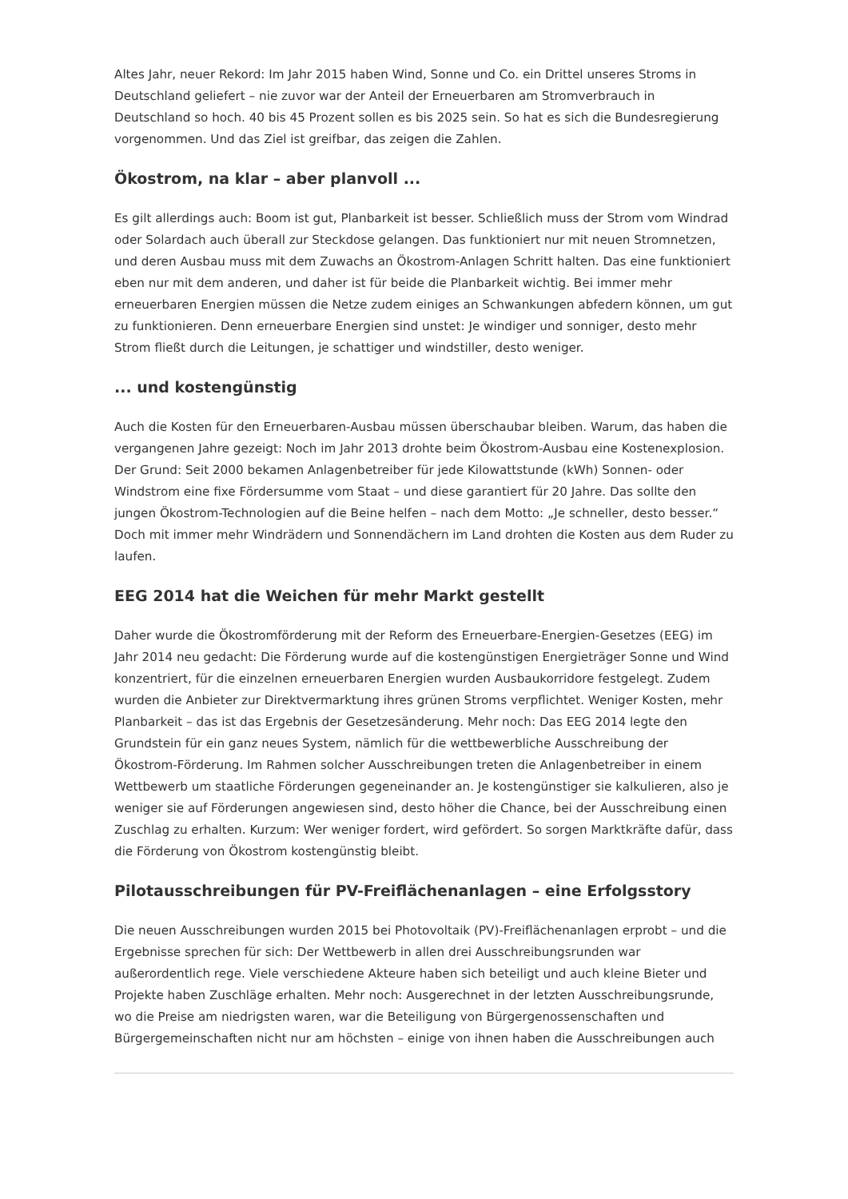Altes Jahr, neuer Rekord: Im Jahr 2015 haben Wind, Sonne und Co. ein Drittel unseres Stroms in Deutschland geliefert – nie zuvor war der Anteil der Erneuerbaren am Stromverbrauch in Deutschland so hoch. 40 bis 45 Prozent sollen es bis 2025 sein. So hat es sich die Bundesregierung vorgenommen. Und das Ziel ist greifbar, das zeigen die Zahlen.
Ökostrom, na klar – aber planvoll ...
Es gilt allerdings auch: Boom ist gut, Planbarkeit ist besser. Schließlich muss der Strom vom Windrad oder Solardach auch überall zur Steckdose gelangen. Das funktioniert nur mit neuen Stromnetzen, und deren Ausbau muss mit dem Zuwachs an Ökostrom-Anlagen Schritt halten. Das eine funktioniert eben nur mit dem anderen, und daher ist für beide die Planbarkeit wichtig. Bei immer mehr erneuerbaren Energien müssen die Netze zudem einiges an Schwankungen abfedern können, um gut zu funktionieren. Denn erneuerbare Energien sind unstet: Je windiger und sonniger, desto mehr Strom fließt durch die Leitungen, je schattiger und windstiller, desto weniger.
... und kostengünstig
Auch die Kosten für den Erneuerbaren-Ausbau müssen überschaubar bleiben. Warum, das haben die vergangenen Jahre gezeigt: Noch im Jahr 2013 drohte beim Ökostrom-Ausbau eine Kostenexplosion. Der Grund: Seit 2000 bekamen Anlagenbetreiber für jede Kilowattstunde (kWh) Sonnen- oder Windstrom eine fixe Fördersumme vom Staat – und diese garantiert für 20 Jahre. Das sollte den jungen Ökostrom-Technologien auf die Beine helfen – nach dem Motto: „Je schneller, desto besser.“ Doch mit immer mehr Windrädern und Sonnendächern im Land drohten die Kosten aus dem Ruder zu laufen.
EEG 2014 hat die Weichen für mehr Markt gestellt
Daher wurde die Ökostromförderung mit der Reform des Erneuerbare-Energien-Gesetzes (EEG) im Jahr 2014 neu gedacht: Die Förderung wurde auf die kostengünstigen Energieträger Sonne und Wind konzentriert, für die einzelnen erneuerbaren Energien wurden Ausbaukorridore festgelegt. Zudem wurden die Anbieter zur Direktvermarktung ihres grünen Stroms verpflichtet. Weniger Kosten, mehr Planbarkeit – das ist das Ergebnis der Gesetzesänderung. Mehr noch: Das EEG 2014 legte den Grundstein für ein ganz neues System, nämlich für die wettbewerbliche Ausschreibung der Ökostrom-Förderung. Im Rahmen solcher Ausschreibungen treten die Anlagenbetreiber in einem Wettbewerb um staatliche Förderungen gegeneinander an. Je kostengünstiger sie kalkulieren, also je weniger sie auf Förderungen angewiesen sind, desto höher die Chance, bei der Ausschreibung einen Zuschlag zu erhalten. Kurzum: Wer weniger fordert, wird gefördert. So sorgen Marktkräfte dafür, dass die Förderung von Ökostrom kostengünstig bleibt.
Pilotausschreibungen für PV-Freiflächenanlagen – eine Erfolgsstory
Die neuen Ausschreibungen wurden 2015 bei Photovoltaik (PV)-Freiflächenanlagen erprobt – und die Ergebnisse sprechen für sich: Der Wettbewerb in allen drei Ausschreibungsrunden war außerordentlich rege. Viele verschiedene Akteure haben sich beteiligt und auch kleine Bieter und Projekte haben Zuschläge erhalten. Mehr noch: Ausgerechnet in der letzten Ausschreibungsrunde, wo die Preise am niedrigsten waren, war die Beteiligung von Bürgergenossenschaften und Bürgergemeinschaften nicht nur am höchsten – einige von ihnen haben die Ausschreibungen auch